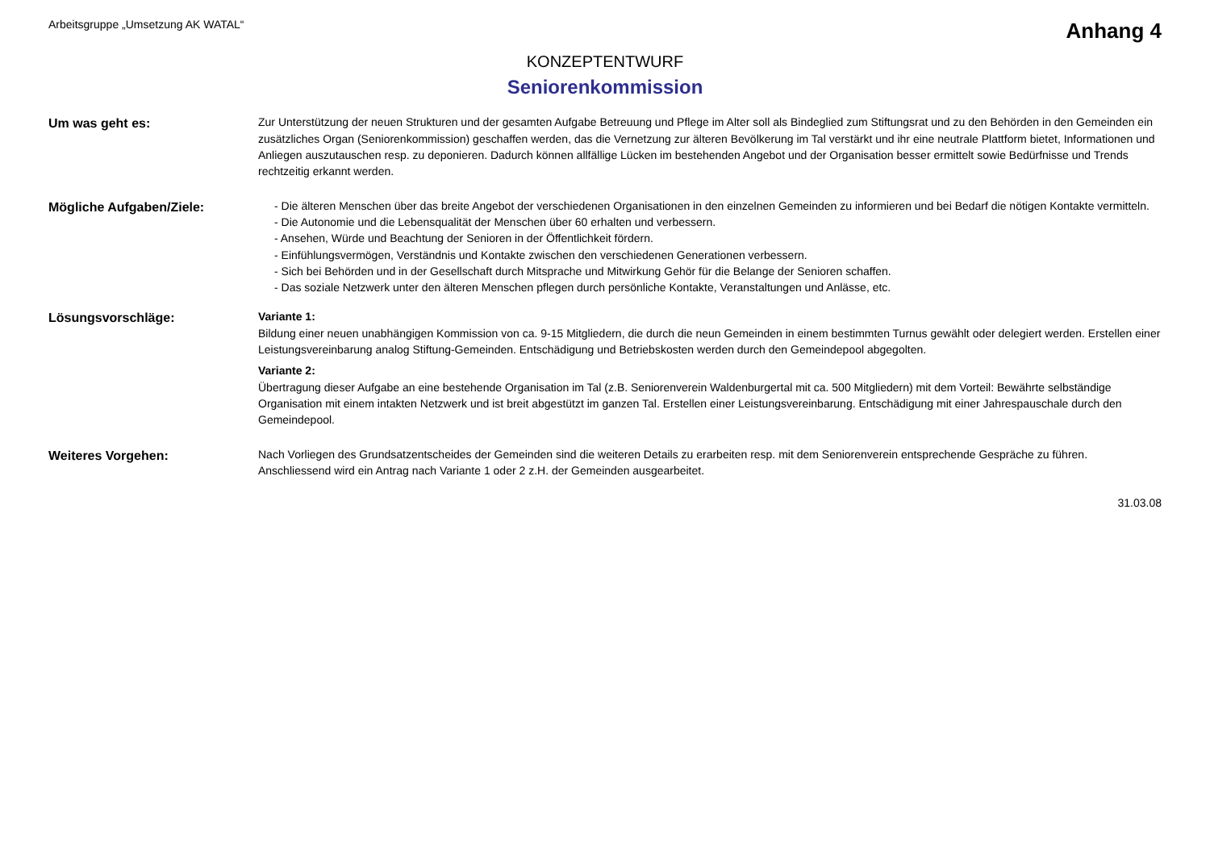Arbeitsgruppe „Umsetzung AK WATAL“
Anhang 4
KONZEPTENTWURF
Seniorenkommission
Um was geht es:
Zur Unterstützung der neuen Strukturen und der gesamten Aufgabe Betreuung und Pflege im Alter soll als Bindeglied zum Stiftungsrat und zu den Behörden in den Gemeinden ein zusätzliches Organ (Seniorenkommission) geschaffen werden, das die Vernetzung zur älteren Bevölkerung im Tal verstärkt und ihr eine neutrale Plattform bietet, Informationen und Anliegen auszutauschen resp. zu deponieren. Dadurch können allfällige Lücken im bestehenden Angebot und der Organisation besser ermittelt sowie Bedürfnisse und Trends rechtzeitig erkannt werden.
Mögliche Aufgaben/Ziele:
- Die älteren Menschen über das breite Angebot der verschiedenen Organisationen in den einzelnen Gemeinden zu informieren und bei Bedarf die nötigen Kontakte vermitteln.
- Die Autonomie und die Lebensqualität der Menschen über 60 erhalten und verbessern.
- Ansehen, Würde und Beachtung der Senioren in der Öffentlichkeit fördern.
- Einfühlungsvermögen, Verständnis und Kontakte zwischen den verschiedenen Generationen verbessern.
- Sich bei Behörden und in der Gesellschaft durch Mitsprache und Mitwirkung Gehör für die Belange der Senioren schaffen.
- Das soziale Netzwerk unter den älteren Menschen pflegen durch persönliche Kontakte, Veranstaltungen und Anlässe, etc.
Lösungsvorschläge:
Variante 1:
Bildung einer neuen unabhängigen Kommission von ca. 9-15 Mitgliedern, die durch die neun Gemeinden in einem bestimmten Turnus gewählt oder delegiert werden. Erstellen einer Leistungsvereinbarung analog Stiftung-Gemeinden. Entschädigung und Betriebskosten werden durch den Gemeindepool abgegolten.
Variante 2:
Übertragung dieser Aufgabe an eine bestehende Organisation im Tal (z.B. Seniorenverein Waldenburgertal mit ca. 500 Mitgliedern) mit dem Vorteil: Bewährte selbständige Organisation mit einem intakten Netzwerk und ist breit abgestützt im ganzen Tal. Erstellen einer Leistungsvereinbarung. Entschädigung mit einer Jahrespauschale durch den Gemeindepool.
Weiteres Vorgehen:
Nach Vorliegen des Grundsatzentscheides der Gemeinden sind die weiteren Details zu erarbeiten resp. mit dem Seniorenverein entsprechende Gespräche zu führen. Anschliessend wird ein Antrag nach Variante 1 oder 2 z.H. der Gemeinden ausgearbeitet.
31.03.08